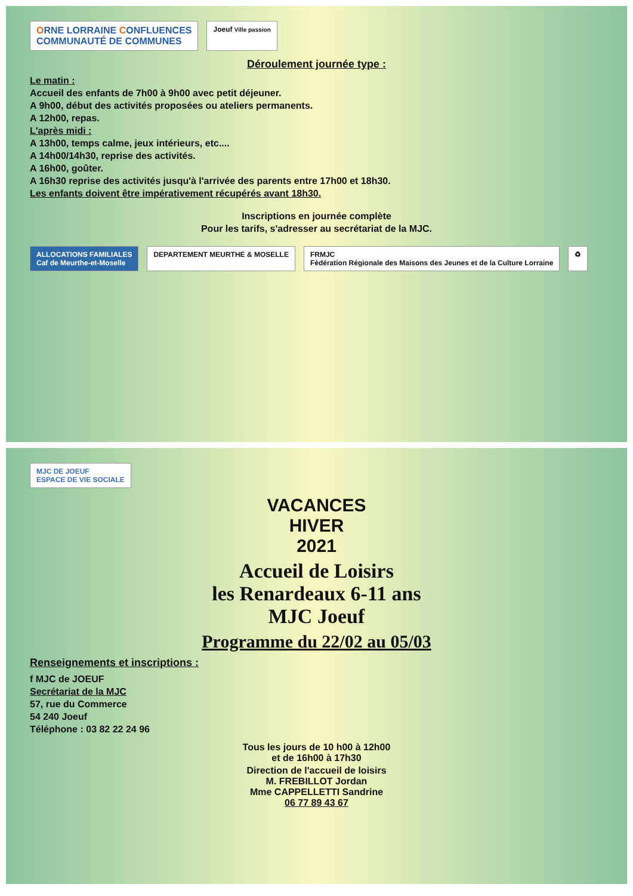ORNE LORRAINE CONFLUENCES
COMMUNAUTÉ DE COMMUNES
Joeuf Ville passion
Déroulement journée type :
Le matin :
Accueil des enfants de 7h00 à 9h00 avec petit déjeuner.
A 9h00, début des activités proposées ou ateliers permanents.
A 12h00, repas.
L'après midi :
A 13h00, temps calme, jeux intérieurs, etc....
A 14h00/14h30, reprise des activités.
A 16h00, goûter.
A 16h30 reprise des activités jusqu'à l'arrivée des parents entre 17h00 et 18h30.
Les enfants doivent être impérativement récupérés avant 18h30.
Inscriptions en journée complète
Pour les tarifs, s'adresser au secrétariat de la MJC.
ALLOCATIONS FAMILIALES
Caf de Meurthe-et-Moselle
DEPARTEMENT MEURTHE & MOSELLE
FRMJC
Fédération Régionale des Maisons des Jeunes et de la Culture Lorraine
♻
MJC DE JOEUF
ESPACE DE VIE SOCIALE
VACANCES
HIVER
2021
Accueil de Loisirs
les Renardeaux 6-11 ans
MJC Joeuf
Programme du 22/02 au 05/03
Renseignements et inscriptions :
f MJC de JOEUF
Secrétariat de la MJC
57, rue du Commerce
54 240 Joeuf
Téléphone : 03 82 22 24 96
Tous les jours de 10 h00 à 12h00
et de 16h00 à 17h30
Direction de l'accueil de loisirs
M. FREBILLOT Jordan
Mme CAPPELLETTI Sandrine
06 77 89 43 67